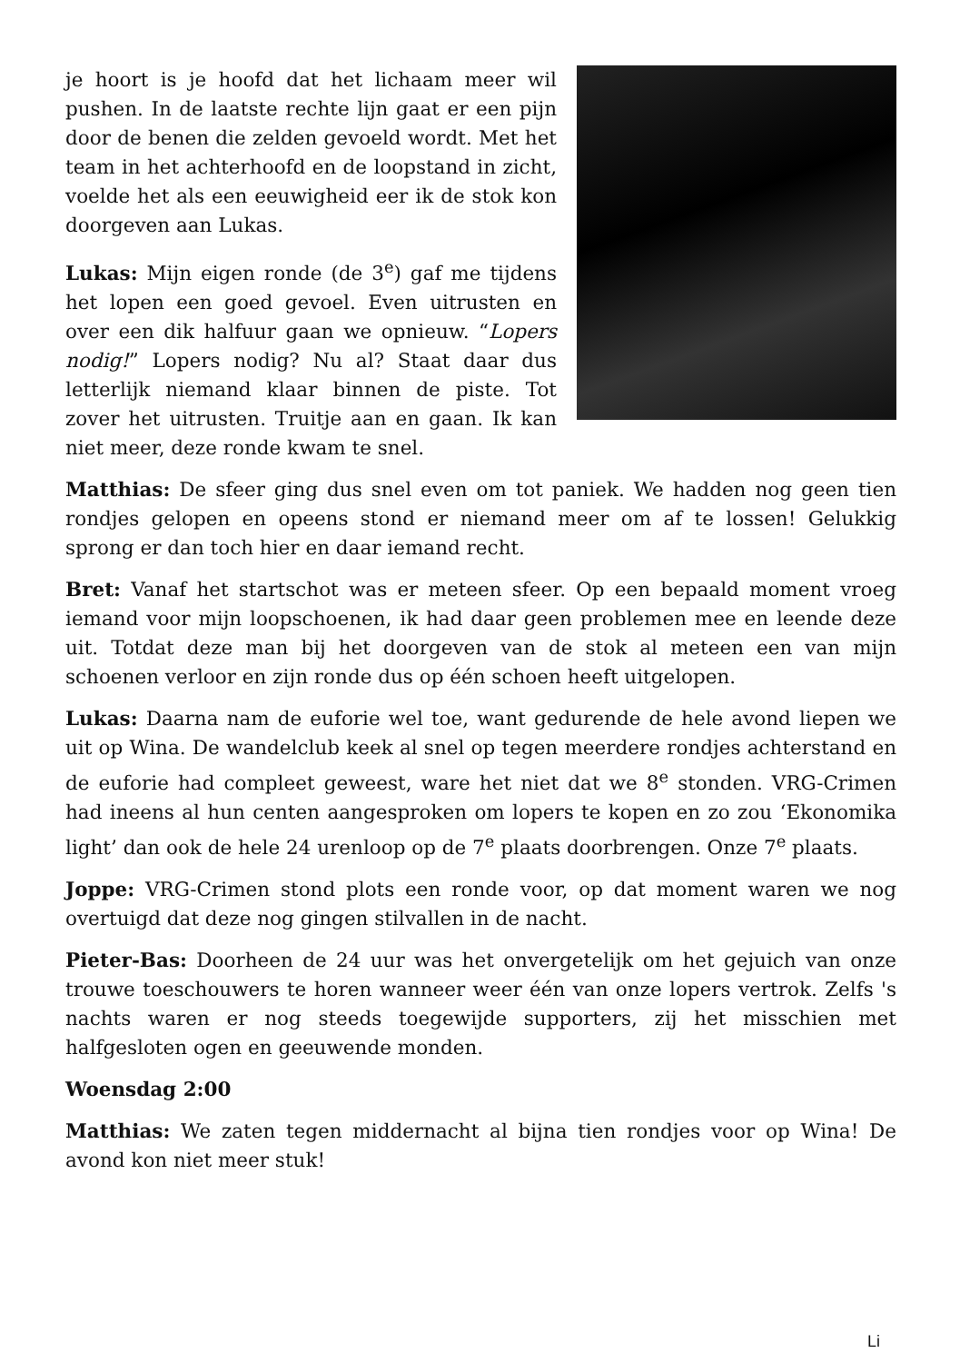je hoort is je hoofd dat het lichaam meer wil pushen. In de laatste rechte lijn gaat er een pijn door de benen die zelden gevoeld wordt. Met het team in het achterhoofd en de loopstand in zicht, voelde het als een eeuwigheid eer ik de stok kon doorgeven aan Lukas.
Lukas: Mijn eigen ronde (de 3<sup>e</sup>) gaf me tijdens het lopen een goed gevoel. Even uitrusten en over een dik halfuur gaan we opnieuw. “Lopers nodig!” Lopers nodig? Nu al? Staat daar dus letterlijk niemand klaar binnen de piste. Tot zover het uitrusten. Truitje aan en gaan. Ik kan niet meer, deze ronde kwam te snel.
Matthias: De sfeer ging dus snel even om tot paniek. We hadden nog geen tien rondjes gelopen en opeens stond er niemand meer om af te lossen! Gelukkig sprong er dan toch hier en daar iemand recht.
Bret: Vanaf het startschot was er meteen sfeer. Op een bepaald moment vroeg iemand voor mijn loopschoenen, ik had daar geen problemen mee en leende deze uit. Totdat deze man bij het doorgeven van de stok al meteen een van mijn schoenen verloor en zijn ronde dus op één schoen heeft uitgelopen.
Lukas: Daarna nam de euforie wel toe, want gedurende de hele avond liepen we uit op Wina. De wandelclub keek al snel op tegen meerdere rondjes achterstand en de euforie had compleet geweest, ware het niet dat we 8<sup>e</sup> stonden. VRG-Crimen had ineens al hun centen aangesproken om lopers te kopen en zo zou ‘Ekonomika light’ dan ook de hele 24 urenloop op de 7<sup>e</sup> plaats doorbrengen. Onze 7<sup>e</sup> plaats.
Joppe: VRG-Crimen stond plots een ronde voor, op dat moment waren we nog overtuigd dat deze nog gingen stilvallen in de nacht.
Pieter-Bas: Doorheen de 24 uur was het onvergetelijk om het gejuich van onze trouwe toeschouwers te horen wanneer weer één van onze lopers vertrok. Zelfs 's nachts waren er nog steeds toegewijde supporters, zij het misschien met halfgesloten ogen en geeuwende monden.
Woensdag 2:00
Matthias: We zaten tegen middernacht al bijna tien rondjes voor op Wina! De avond kon niet meer stuk!
Li